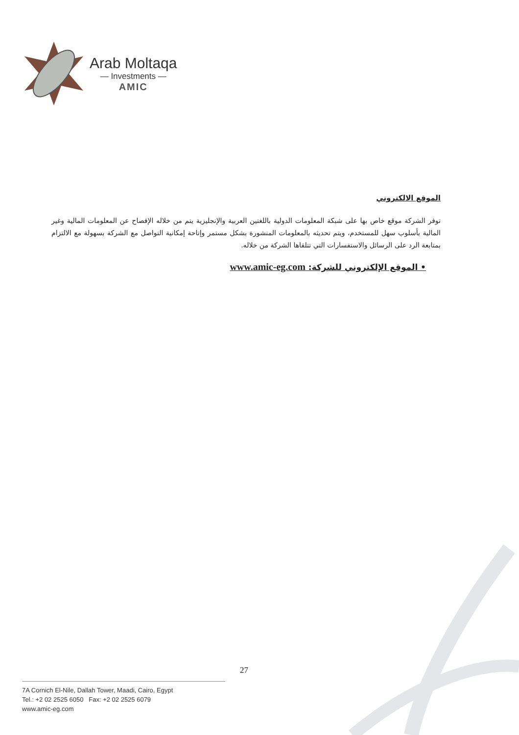Arab Moltaqa
— Investments —
AMIC
الموقع الالكتروني
توفر الشركة موقع خاص بها على شبكة المعلومات الدولية باللغتين العربية والإنجليزية يتم من خلاله الإفصاح عن المعلومات المالية وغير المالية بأسلوب سهل للمستخدم، ويتم تحديثه بالمعلومات المنشورة بشكل مستمر وإتاحة إمكانية التواصل مع الشركة بسهولة مع الالتزام بمتابعة الرد على الرسائل والاستفسارات التي تتلقاها الشركة من خلاله.
• الموقع الإلكتروني للشركة: www.amic-eg.com
27
7A Cornich El-Nile, Dallah Tower, Maadi, Cairo, Egypt
Tel.: +2 02 2525 6050 Fax: +2 02 2525 6079
www.amic-eg.com